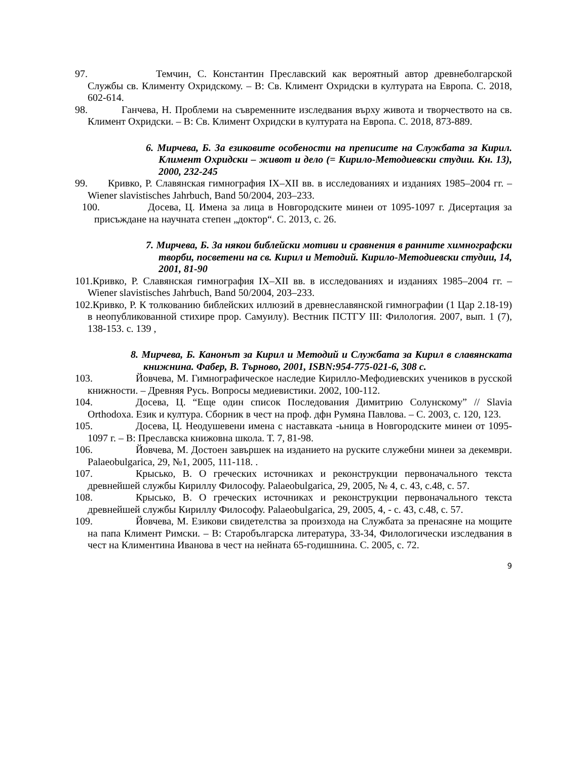97. Темчин, С. Константин Преславский как вероятный автор древнеболгарской Службы св. Клименту Охридскому. – В: Св. Климент Охридски в културата на Европа. С. 2018, 602-614.
98. Ганчева, Н. Проблеми на съвременните изследвания върху живота и творчеството на св. Климент Охридски. – В: Св. Климент Охридски в културата на Европа. С. 2018, 873-889.
6. Мирчева, Б. За езиковите особености на преписите на Службата за Кирил. Климент Охридски – живот и дело (= Кирило-Методиевски студии. Кн. 13), 2000, 232-245
99. Кривко, Р. Славянская гимнография IX–XII вв. в исследованиях и изданиях 1985–2004 гг. – Wiener slavistisches Jahrbuch, Band 50/2004, 203–233.
100. Досева, Ц. Имена за лица в Новгородските минеи от 1095-1097 г. Дисертация за присъждане на научната степен „доктор“. С. 2013, с. 26.
7. Мирчева, Б. За някои библейски мотиви и сравнения в ранните химнографски творби, посветени на св. Кирил и Методий. Кирило-Методиевски студии, 14, 2001, 81-90
101.Кривко, Р. Славянская гимнография IX–XII вв. в исследованиях и изданиях 1985–2004 гг. – Wiener slavistisches Jahrbuch, Band 50/2004, 203–233.
102.Кривко, Р. К толкованию библейских иллюзий в древнеславянской гимнографии (1 Цар 2.18-19) в неопубликованной стихире прор. Самуилу). Вестник ПСТГУ III: Филология. 2007, вып. 1 (7), 138-153. с. 139 ,
8. Мирчева, Б. Канонът за Кирил и Методий и Службата за Кирил в славянската книжнина. Фабер, В. Търново, 2001, ISBN:954-775-021-6, 308 с.
103. Йовчева, М. Гимнографическое наследие Кирилло-Мефодиевских учеников в русской книжности. – Древняя Русь. Вопросы медиевистики. 2002, 100-112.
104. Досева, Ц. “Еще один список Последования Димитрию Солунскому” // Slavia Orthodoxa. Език и култура. Сборник в чест на проф. дфн Румяна Павлова. – С. 2003, с. 120, 123.
105. Досева, Ц. Неодушевени имена с наставката -ьница в Новгородските минеи от 1095-1097 г. – В: Преславска книжовна школа. Т. 7, 81-98.
106. Йовчева, М. Достоен завършек на изданието на руските служебни минеи за декември. Palaeobulgarica, 29, №1, 2005, 111-118. .
107. Крысько, В. О греческих источниках и реконструкции первоначального текста древнейшей службы Кириллу Философу. Palaeobulgarica, 29, 2005, № 4, с. 43, с.48, с. 57.
108. Крысько, В. О греческих источниках и реконструкции первоначального текста древнейшей службы Кириллу Философу. Palaeobulgarica, 29, 2005, 4, - с. 43, с.48, с. 57.
109. Йовчева, М. Езикови свидетелства за произхода на Службата за пренасяне на мощите на папа Климент Римски. – В: Старобългарска литература, 33-34, Филологически изследвания в чест на Климентина Иванова в чест на нейната 65-годишнина. С. 2005, с. 72.
9